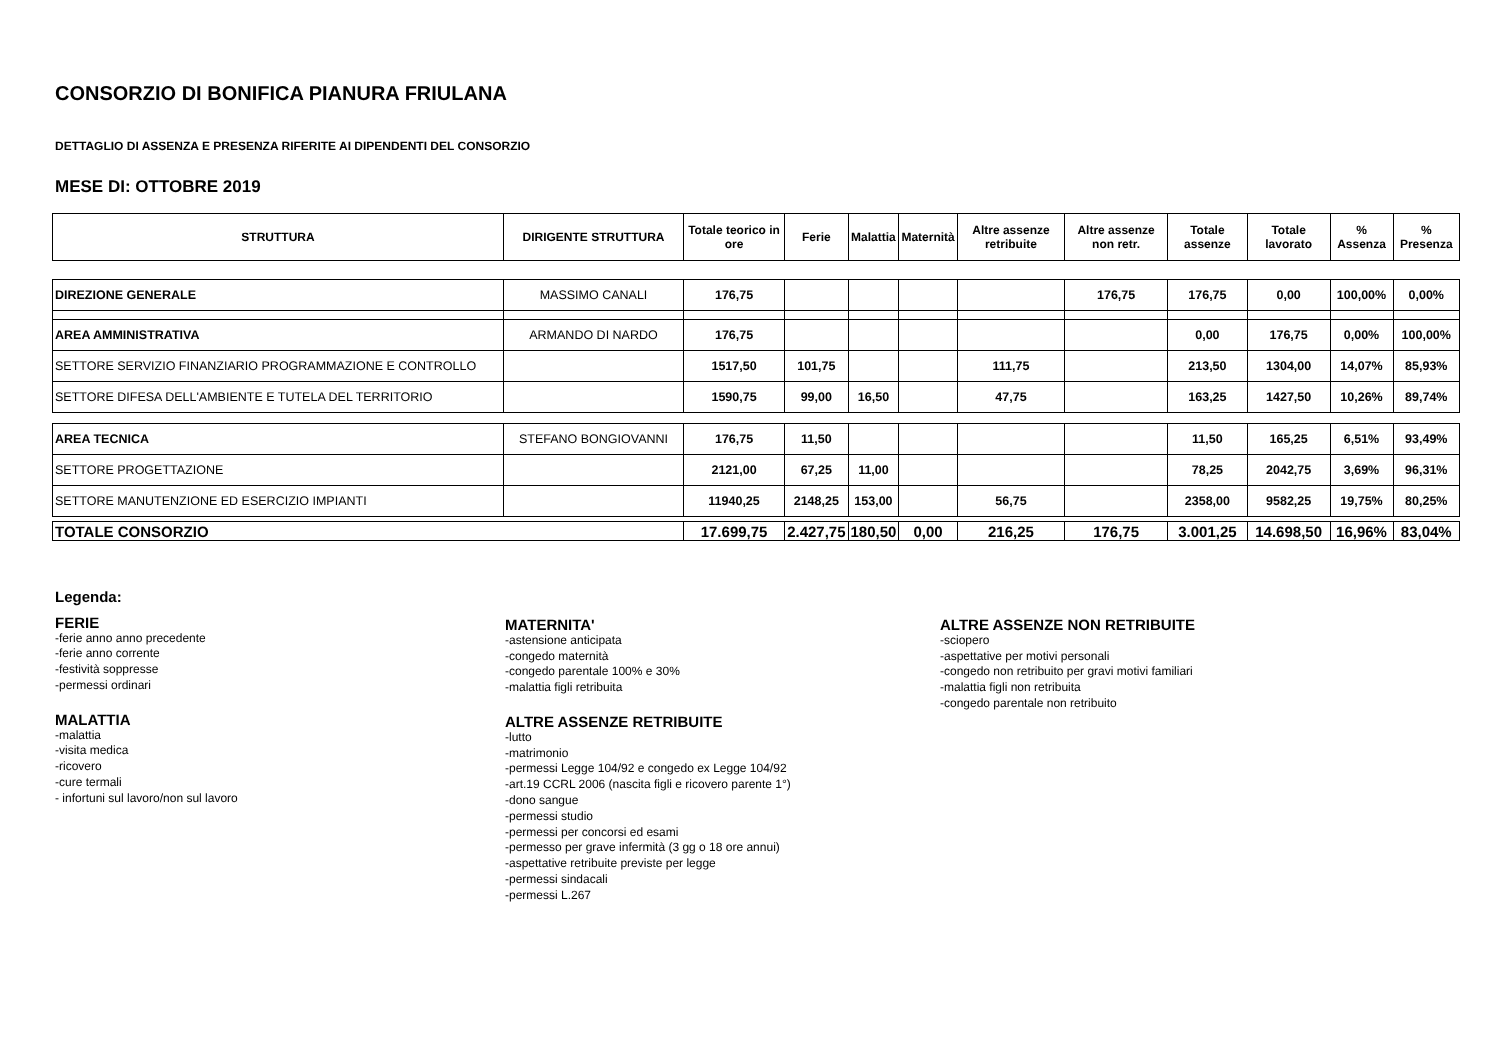CONSORZIO DI BONIFICA PIANURA FRIULANA
DETTAGLIO DI ASSENZA E PRESENZA RIFERITE AI DIPENDENTI DEL CONSORZIO
MESE DI: OTTOBRE 2019
| STRUTTURA | DIRIGENTE STRUTTURA | Totale teorico in ore | Ferie | Malattia | Maternità | Altre assenze retribuite | Altre assenze non retr. | Totale assenze | Totale lavorato | % Assenza | % Presenza |
| --- | --- | --- | --- | --- | --- | --- | --- | --- | --- | --- | --- |
| DIREZIONE GENERALE | MASSIMO CANALI | 176,75 | | | | | 176,75 | 176,75 | 0,00 | 100,00% | 0,00% |
| AREA AMMINISTRATIVA | ARMANDO DI NARDO | 176,75 | | | | | | 0,00 | 176,75 | 0,00% | 100,00% |
| SETTORE SERVIZIO FINANZIARIO PROGRAMMAZIONE E CONTROLLO | | 1517,50 | 101,75 | | | 111,75 | | 213,50 | 1304,00 | 14,07% | 85,93% |
| SETTORE DIFESA DELL'AMBIENTE E TUTELA DEL TERRITORIO | | 1590,75 | 99,00 | 16,50 | | 47,75 | | 163,25 | 1427,50 | 10,26% | 89,74% |
| AREA TECNICA | STEFANO BONGIOVANNI | 176,75 | 11,50 | | | | | 11,50 | 165,25 | 6,51% | 93,49% |
| SETTORE PROGETTAZIONE | | 2121,00 | 67,25 | 11,00 | | | | 78,25 | 2042,75 | 3,69% | 96,31% |
| SETTORE MANUTENZIONE ED ESERCIZIO IMPIANTI | | 11940,25 | 2148,25 | 153,00 | | 56,75 | | 2358,00 | 9582,25 | 19,75% | 80,25% |
| TOTALE CONSORZIO | | 17.699,75 | 2.427,75 | 180,50 | 0,00 | 216,25 | 176,75 | 3.001,25 | 14.698,50 | 16,96% | 83,04% |
Legenda:
FERIE
-ferie anno anno precedente
-ferie anno corrente
-festività soppresse
-permessi ordinari
MALATTIA
-malattia
-visita medica
-ricovero
-cure termali
- infortuni sul lavoro/non sul lavoro
MATERNITA'
-astensione anticipata
-congedo maternità
-congedo parentale 100% e 30%
-malattia figli retribuita
ALTRE ASSENZE RETRIBUITE
-lutto
-matrimonio
-permessi Legge 104/92 e congedo ex Legge 104/92
-art.19 CCRL 2006 (nascita figli e ricovero parente 1°)
-dono sangue
-permessi studio
-permessi per concorsi ed esami
-permesso per grave infermità (3 gg o 18 ore annui)
-aspettative retribuite previste per legge
-permessi sindacali
-permessi L.267
ALTRE ASSENZE NON RETRIBUITE
-sciopero
-aspettative per motivi personali
-congedo non retribuito per gravi motivi familiari
-malattia figli non retribuita
-congedo parentale non retribuito